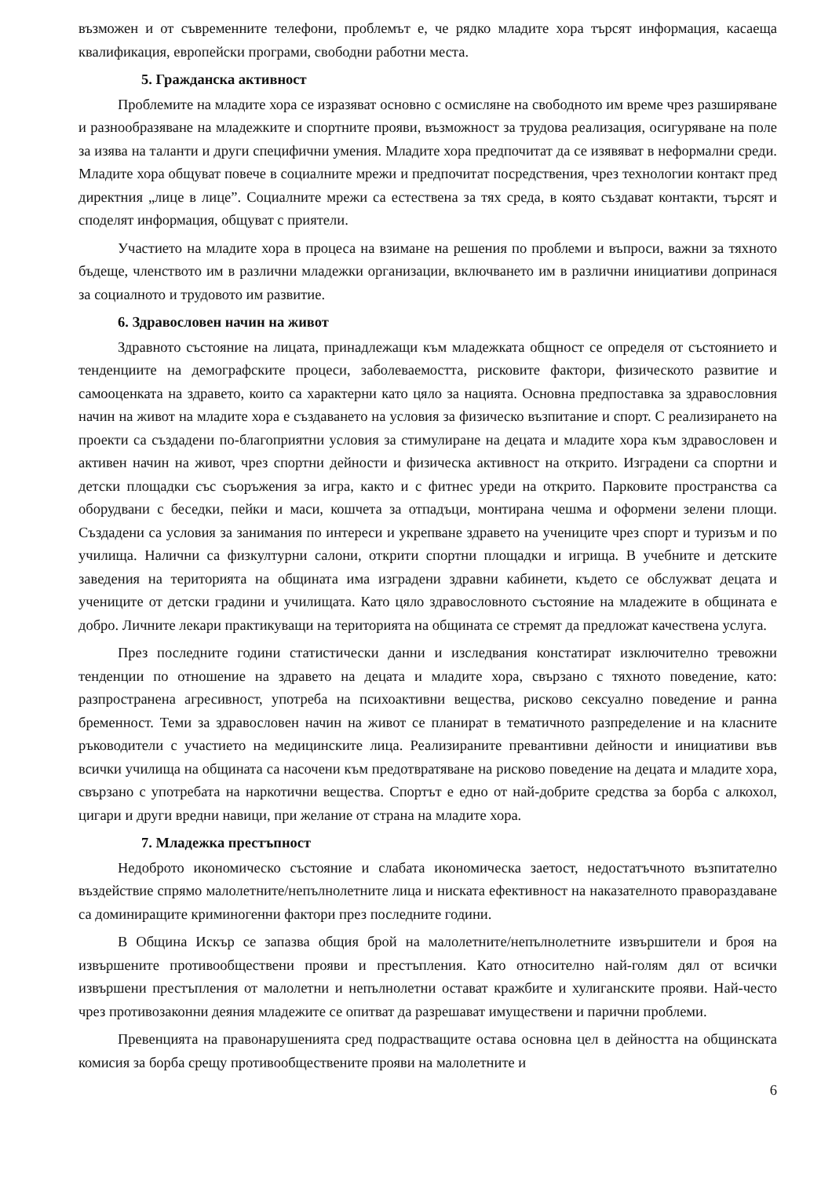възможен и от съвременните телефони, проблемът е, че рядко младите хора търсят информация, касаеща квалификация, европейски програми, свободни работни места.
5. Гражданска активност
Проблемите на младите хора се изразяват основно с осмисляне на свободното им време чрез разширяване и разнообразяване на младежките и спортните прояви, възможност за трудова реализация, осигуряване на поле за изява на таланти и други специфични умения. Младите хора предпочитат да се изявяват в неформални среди. Младите хора общуват повече в социалните мрежи и предпочитат посредствения, чрез технологии контакт пред директния „лице в лице”. Социалните мрежи са естествена за тях среда, в която създават контакти, търсят и споделят информация, общуват с приятели.
Участието на младите хора в процеса на взимане на решения по проблеми и въпроси, важни за тяхното бъдеще, членството им в различни младежки организации, включването им в различни инициативи допринася за социалното и трудовото им развитие.
6. Здравословен начин на живот
Здравното състояние на лицата, принадлежащи към младежката общност се определя от състоянието и тенденциите на демографските процеси, заболеваемостта, рисковите фактори, физическото развитие и самооценката на здравето, които са характерни като цяло за нацията. Основна предпоставка за здравословния начин на живот на младите хора е създаването на условия за физическо възпитание и спорт. С реализирането на проекти са създадени по-благоприятни условия за стимулиране на децата и младите хора към здравословен и активен начин на живот, чрез спортни дейности и физическа активност на открито. Изградени са спортни и детски площадки със съоръжения за игра, както и с фитнес уреди на открито. Парковите пространства са оборудвани с беседки, пейки и маси, кошчета за отпадъци, монтирана чешма и оформени зелени площи. Създадени са условия за занимания по интереси и укрепване здравето на учениците чрез спорт и туризъм и по училища. Налични са физкултурни салони, открити спортни площадки и игрища. В учебните и детските заведения на територията на общината има изградени здравни кабинети, където се обслужват децата и учениците от детски градини и училищата. Като цяло здравословното състояние на младежите в общината е добро. Личните лекари практикуващи на територията на общината се стремят да предложат качествена услуга.
През последните години статистически данни и изследвания констатират изключително тревожни тенденции по отношение на здравето на децата и младите хора, свързано с тяхното поведение, като: разпространена агресивност, употреба на психоактивни вещества, рисково сексуално поведение и ранна бременност. Теми за здравословен начин на живот се планират в тематичното разпределение и на класните ръководители с участието на медицинските лица. Реализираните превантивни дейности и инициативи във всички училища на общината са насочени към предотвратяване на рисково поведение на децата и младите хора, свързано с употребата на наркотични вещества. Спортът е едно от най-добрите средства за борба с алкохол, цигари и други вредни навици, при желание от страна на младите хора.
7. Младежка престъпност
Недоброто икономическо състояние и слабата икономическа заетост, недостатъчното възпитателно въздействие спрямо малолетните/непълнолетните лица и ниската ефективност на наказателното правораздаване са доминиращите криминогенни фактори през последните години.
В Община Искър се запазва общия брой на малолетните/непълнолетните извършители и броя на извършените противообществени прояви и престъпления. Като относително най-голям дял от всички извършени престъпления от малолетни и непълнолетни остават кражбите и хулиганските прояви. Най-често чрез противозаконни деяния младежите се опитват да разрешават имуществени и парични проблеми.
Превенцията на правонарушенията сред подрастващите остава основна цел в дейността на общинската комисия за борба срещу противообществените прояви на малолетните и
6